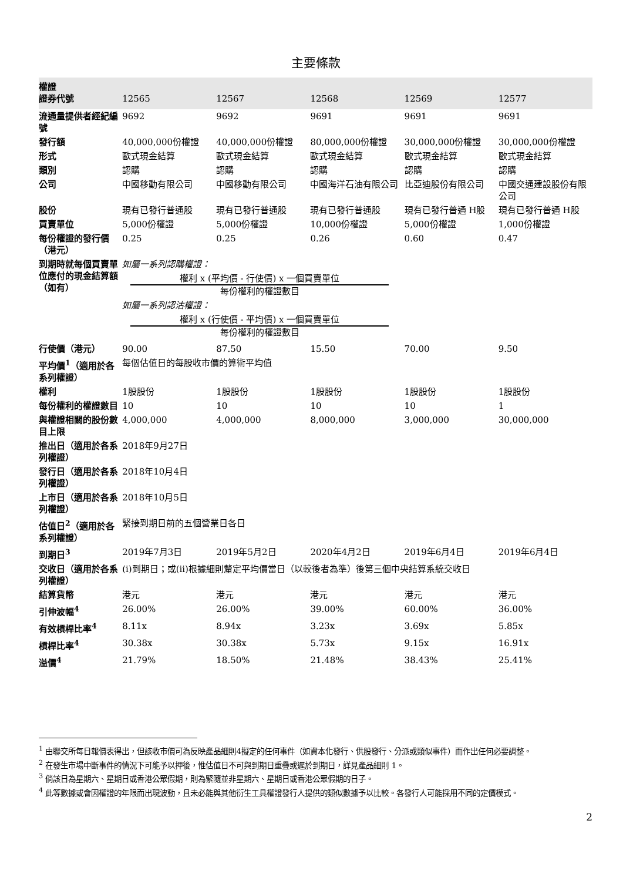主要條款
| 權證 證券代號 | 12565 | 12567 | 12568 | 12569 | 12577 |
| --- | --- | --- | --- | --- | --- |
| 流通量提供者經紀編號 | 9692 | 9692 | 9691 | 9691 | 9691 |
| 發行額 | 40,000,000份權證 | 40,000,000份權證 | 80,000,000份權證 | 30,000,000份權證 | 30,000,000份權證 |
| 形式 | 歐式現金結算 | 歐式現金結算 | 歐式現金結算 | 歐式現金結算 | 歐式現金結算 |
| 類別 | 認購 | 認購 | 認購 | 認購 | 認購 |
| 公司 | 中國移動有限公司 | 中國移動有限公司 | 中國海洋石油有限公司 | 比亞迪股份有限公司 | 中國交通建設股份有限公司 |
| 股份 | 現有已發行普通股 | 現有已發行普通股 | 現有已發行普通股 | 現有已發行普通 H股 | 現有已發行普通 H股 |
| 買賣單位 | 5,000份權證 | 5,000份權證 | 10,000份權證 | 5,000份權證 | 1,000份權證 |
| 每份權證的發行價（港元） | 0.25 | 0.25 | 0.26 | 0.60 | 0.47 |
| 到期時就每個買賣單位應付的現金結算額 （如有） | 如屬一系列認購權證： 權利 x (平均價 - 行使價) x 一個買賣單位 每份權利的權證數目 如屬一系列認沽權證： 權利 x (行使價 - 平均價) x 一個買賣單位 每份權利的權證數目 | | | | |
| 行使價（港元） | 90.00 | 87.50 | 15.50 | 70.00 | 9.50 |
| 平均價<sup>1</sup>（適用於各系列權證） | 每個估值日的每股收市價的算術平均值 | | | | |
| 權利 | 1股股份 | 1股股份 | 1股股份 | 1股股份 | 1股股份 |
| 每份權利的權證數目 | 10 | 10 | 10 | 10 | 1 |
| 與權證相關的股份數目上限 | 4,000,000 | 4,000,000 | 8,000,000 | 3,000,000 | 30,000,000 |
| 推出日（適用於各系列權證） | 2018年9月27日 | | | | |
| 發行日（適用於各系列權證） | 2018年10月4日 | | | | |
| 上市日（適用於各系列權證） | 2018年10月5日 | | | | |
| 估值日<sup>2</sup>（適用於各系列權證） | 緊接到期日前的五個營業日各日 | | | | |
| 到期日<sup>3</sup> | 2019年7月3日 | 2019年5月2日 | 2020年4月2日 | 2019年6月4日 | 2019年6月4日 |
| 交收日（適用於各系列權證） | (i)到期日；或(ii)根據細則釐定平均價當日（以較後者為準）後第三個中央結算系統交收日 | | | | |
| 結算貨幣 | 港元 | 港元 | 港元 | 港元 | 港元 |
| 引伸波幅<sup>4</sup> | 26.00% | 26.00% | 39.00% | 60.00% | 36.00% |
| 有效槓桿比率<sup>4</sup> | 8.11x | 8.94x | 3.23x | 3.69x | 5.85x |
| 槓桿比率<sup>4</sup> | 30.38x | 30.38x | 5.73x | 9.15x | 16.91x |
| 溢價<sup>4</sup> | 21.79% | 18.50% | 21.48% | 38.43% | 25.41% |
<sup>1</sup> 由聯交所每日報價表得出，但該收市價可為反映產品細則4擬定的任何事件（如資本化發行、供股發行、分派或類似事件）而作出任何必要調整。
<sup>2</sup> 在發生市場中斷事件的情況下可能予以押後，惟估值日不可與到期日重疊或遲於到期日，詳見產品細則 1。
<sup>3</sup> 倘該日為星期六、星期日或香港公眾假期，則為緊隨並非星期六、星期日或香港公眾假期的日子。
<sup>4</sup> 此等數據或會因權證的年限而出現波動，且未必能與其他衍生工具權證發行人提供的類似數據予以比較。各發行人可能採用不同的定價模式。
2